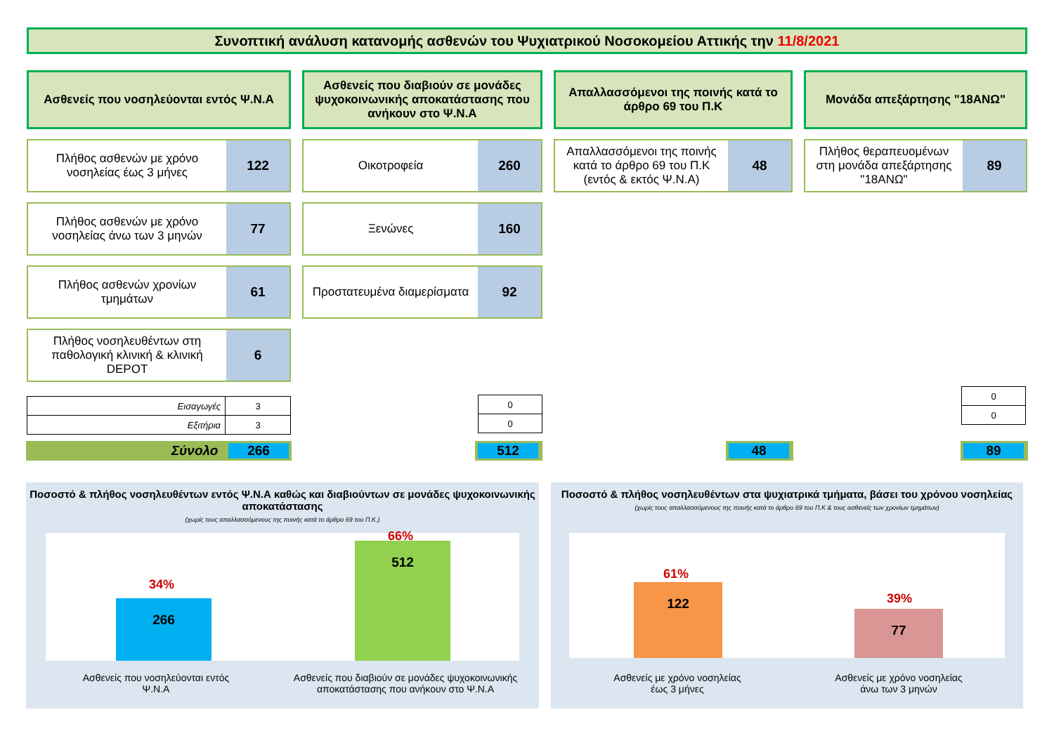Συνοπτική ανάλυση κατανομής ασθενών του Ψυχιατρικού Νοσοκομείου Αττικής την 11/8/2021
Ασθενείς που νοσηλεύονται εντός Ψ.Ν.Α
Πλήθος ασθενών με χρόνο νοσηλείας έως 3 μήνες
122
Πλήθος ασθενών με χρόνο νοσηλείας άνω των 3 μηνών
77
Πλήθος ασθενών χρονίων τμημάτων
61
Πλήθος νοσηλευθέντων στη παθολογική κλινική & κλινική DEPOT
6
| Εισαγωγές | 3 |
| Εξιτήρια | 3 |
Ασθενείς που διαβιούν σε μονάδες ψυχοκοινωνικής αποκατάστασης που ανήκουν στο Ψ.Ν.Α
Οικοτροφεία 260
Ξενώνες 160
Προστατευμένα διαμερίσματα 92
| 0 |
| 0 |
Απαλλασσόμενοι της ποινής κατά το άρθρο 69 του Π.Κ
Απαλλασσόμενοι της ποινής κατά το άρθρο 69 του Π.Κ
(εντός & εκτός Ψ.Ν.Α)
48
Μονάδα απεξάρτησης "18ΑΝΩ"
Πλήθος θεραπευομένων στη μονάδα απεξάρτησης "18ΑΝΩ"
89
| 0 |
| 0 |
Σύνολο 266 512 48 89
Ποσοστό & πλήθος νοσηλευθέντων εντός Ψ.Ν.Α καθώς και διαβιούντων σε μονάδες ψυχοκοινωνικής αποκατάστασης
(χωρίς τους απαλλασσόμενους της ποινής κατά το άρθρο 69 του Π.Κ.)
34%
266
66%
512
Ασθενείς που νοσηλεύονται εντός Ψ.Ν.Α
Ασθενείς που διαβιούν σε μονάδες ψυχοκοινωνικής αποκατάστασης που ανήκουν στο Ψ.Ν.Α
Ποσοστό & πλήθος νοσηλευθέντων στα ψυχιατρικά τμήματα, βάσει του χρόνου νοσηλείας
(χωρίς τους απαλλασσόμενους της ποινής κατά το άρθρο 69 του Π.Κ & τους ασθενείς των χρονίων τμημάτων)
61%
122
39%
77
Ασθενείς με χρόνο νοσηλείας έως 3 μήνες
Ασθενείς με χρόνο νοσηλείας άνω των 3 μηνών